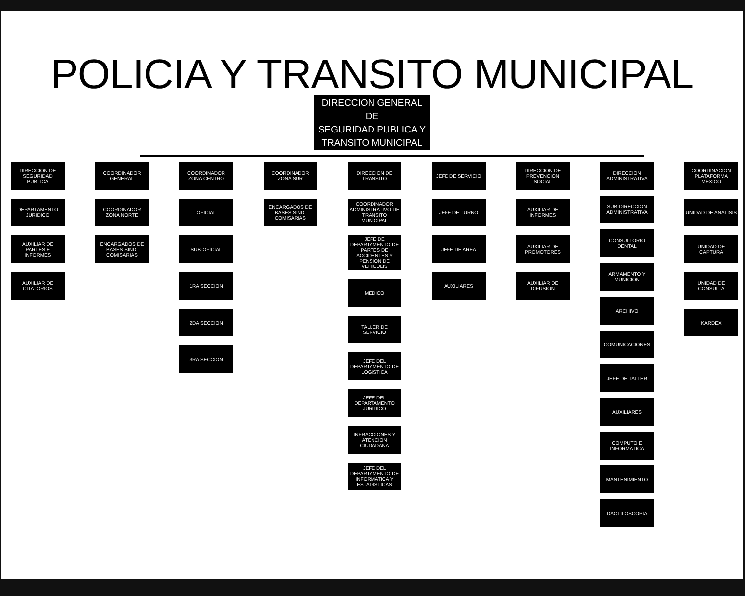POLICIA Y TRANSITO MUNICIPAL
DIRECCION GENERAL
DE
SEGURIDAD PUBLICA Y
TRANSITO MUNICIPAL
DIRECCION DE SEGURIDAD PUBLICA
DEPARTAMENTO JURIDICO
AUXILIAR DE PARTES E INFORMES
AUXILIAR DE CITATORIOS
COORDINADOR GENERAL
COORDINADOR ZONA NORTE
ENCARGADOS DE BASES SIND. COMISARIAS
COORDINADOR ZONA CENTRO
OFICIAL
SUB-OFICIAL
1RA SECCION
2DA SECCION
3RA SECCION
COORDINADOR ZONA SUR
ENCARGADOS DE BASES SIND. COMISARIAS
DIRECCION DE TRANSITO
COORDINADOR ADMINISTRATIVO DE TRANSITO MUNICIPAL
JEFE DE DEPARTAMENTO DE PARTES DE ACCIDENTES Y PENSION DE VEHICULIS
MEDICO
TALLER DE SERVICIO
JEFE DEL DEPARTAMENTO DE LOGISTICA
JEFE DEL DEPARTAMENTO JURIDICO
INFRACCIONES Y ATENCION CIUDADANA
JEFE DEL DEPARTAMENTO DE INFORMATICA Y ESTADISTICAS
JEFE DE SERVICIO
JEFE DE TURNO
JEFE DE AREA
AUXILIARES
DIRECCION DE PREVENCION SOCIAL
AUXILIAR DE INFORMES
AUXILIAR DE PROMOTORES
AUXILIAR DE DIFUSION
DIRECCION ADMINISTRATIVA
SUB-DIRECCION ADMINISTRATIVA
CONSULTORIO DENTAL
ARMAMENTO Y MUNICION
ARCHIVO
COMUNICACIONES
JEFE DE TALLER
AUXILIARES
COMPUTO E INFORMATICA
MANTENIMIENTO
DACTILOSCOPIA
COORDINACION PLATAFORMA MEXICO
UNIDAD DE ANALISIS
UNIDAD DE CAPTURA
UNIDAD DE CONSULTA
KARDEX